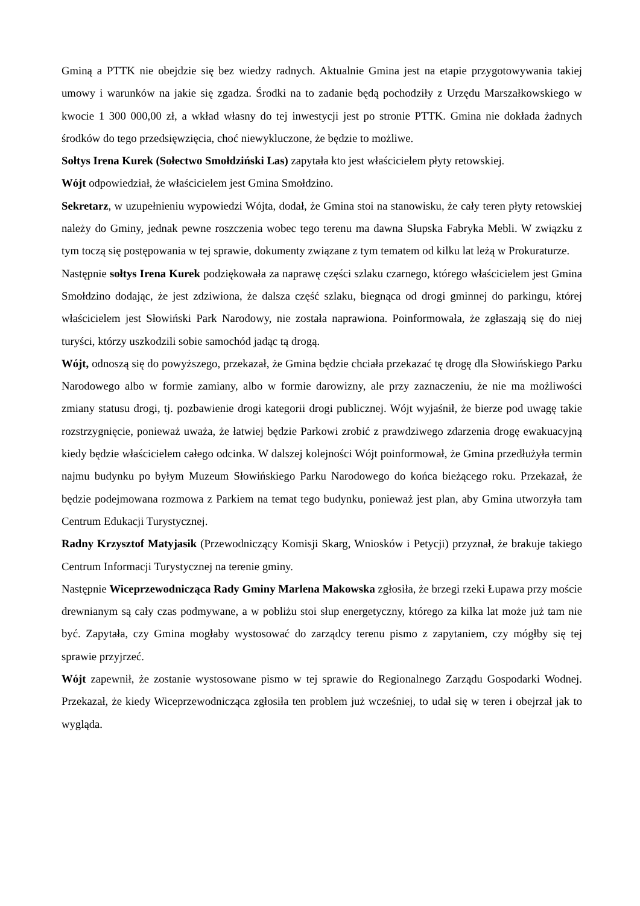Gminą a PTTK nie obejdzie się bez wiedzy radnych. Aktualnie Gmina jest na etapie przygotowywania takiej umowy i warunków na jakie się zgadza. Środki na to zadanie będą pochodziły z Urzędu Marszałkowskiego w kwocie 1 300 000,00 zł, a wkład własny do tej inwestycji jest po stronie PTTK. Gmina nie dokłada żadnych środków do tego przedsięwzięcia, choć niewykluczone, że będzie to możliwe.
Sołtys Irena Kurek (Sołectwo Smołdziński Las) zapytała kto jest właścicielem płyty retowskiej.
Wójt odpowiedział, że właścicielem jest Gmina Smołdzino.
Sekretarz, w uzupełnieniu wypowiedzi Wójta, dodał, że Gmina stoi na stanowisku, że cały teren płyty retowskiej należy do Gminy, jednak pewne roszczenia wobec tego terenu ma dawna Słupska Fabryka Mebli. W związku z tym toczą się postępowania w tej sprawie, dokumenty związane z tym tematem od kilku lat leżą w Prokuraturze.
Następnie sołtys Irena Kurek podziękowała za naprawę części szlaku czarnego, którego właścicielem jest Gmina Smołdzino dodając, że jest zdziwiona, że dalsza część szlaku, biegnąca od drogi gminnej do parkingu, której właścicielem jest Słowiński Park Narodowy, nie została naprawiona. Poinformowała, że zgłaszają się do niej turyści, którzy uszkodzili sobie samochód jadąc tą drogą.
Wójt, odnoszą się do powyższego, przekazał, że Gmina będzie chciała przekazać tę drogę dla Słowińskiego Parku Narodowego albo w formie zamiany, albo w formie darowizny, ale przy zaznaczeniu, że nie ma możliwości zmiany statusu drogi, tj. pozbawienie drogi kategorii drogi publicznej. Wójt wyjaśnił, że bierze pod uwagę takie rozstrzygnięcie, ponieważ uważa, że łatwiej będzie Parkowi zrobić z prawdziwego zdarzenia drogę ewakuacyjną kiedy będzie właścicielem całego odcinka. W dalszej kolejności Wójt poinformował, że Gmina przedłużyła termin najmu budynku po byłym Muzeum Słowińskiego Parku Narodowego do końca bieżącego roku. Przekazał, że będzie podejmowana rozmowa z Parkiem na temat tego budynku, ponieważ jest plan, aby Gmina utworzyła tam Centrum Edukacji Turystycznej.
Radny Krzysztof Matyjasik (Przewodniczący Komisji Skarg, Wniosków i Petycji) przyznał, że brakuje takiego Centrum Informacji Turystycznej na terenie gminy.
Następnie Wiceprzewodnicząca Rady Gminy Marlena Makowska zgłosiła, że brzegi rzeki Łupawa przy moście drewnianym są cały czas podmywane, a w pobliżu stoi słup energetyczny, którego za kilka lat może już tam nie być. Zapytała, czy Gmina mogłaby wystosować do zarządcy terenu pismo z zapytaniem, czy mógłby się tej sprawie przyjrzeć.
Wójt zapewnił, że zostanie wystosowane pismo w tej sprawie do Regionalnego Zarządu Gospodarki Wodnej. Przekazał, że kiedy Wiceprzewodnicząca zgłosiła ten problem już wcześniej, to udał się w teren i obejrzał jak to wygląda.